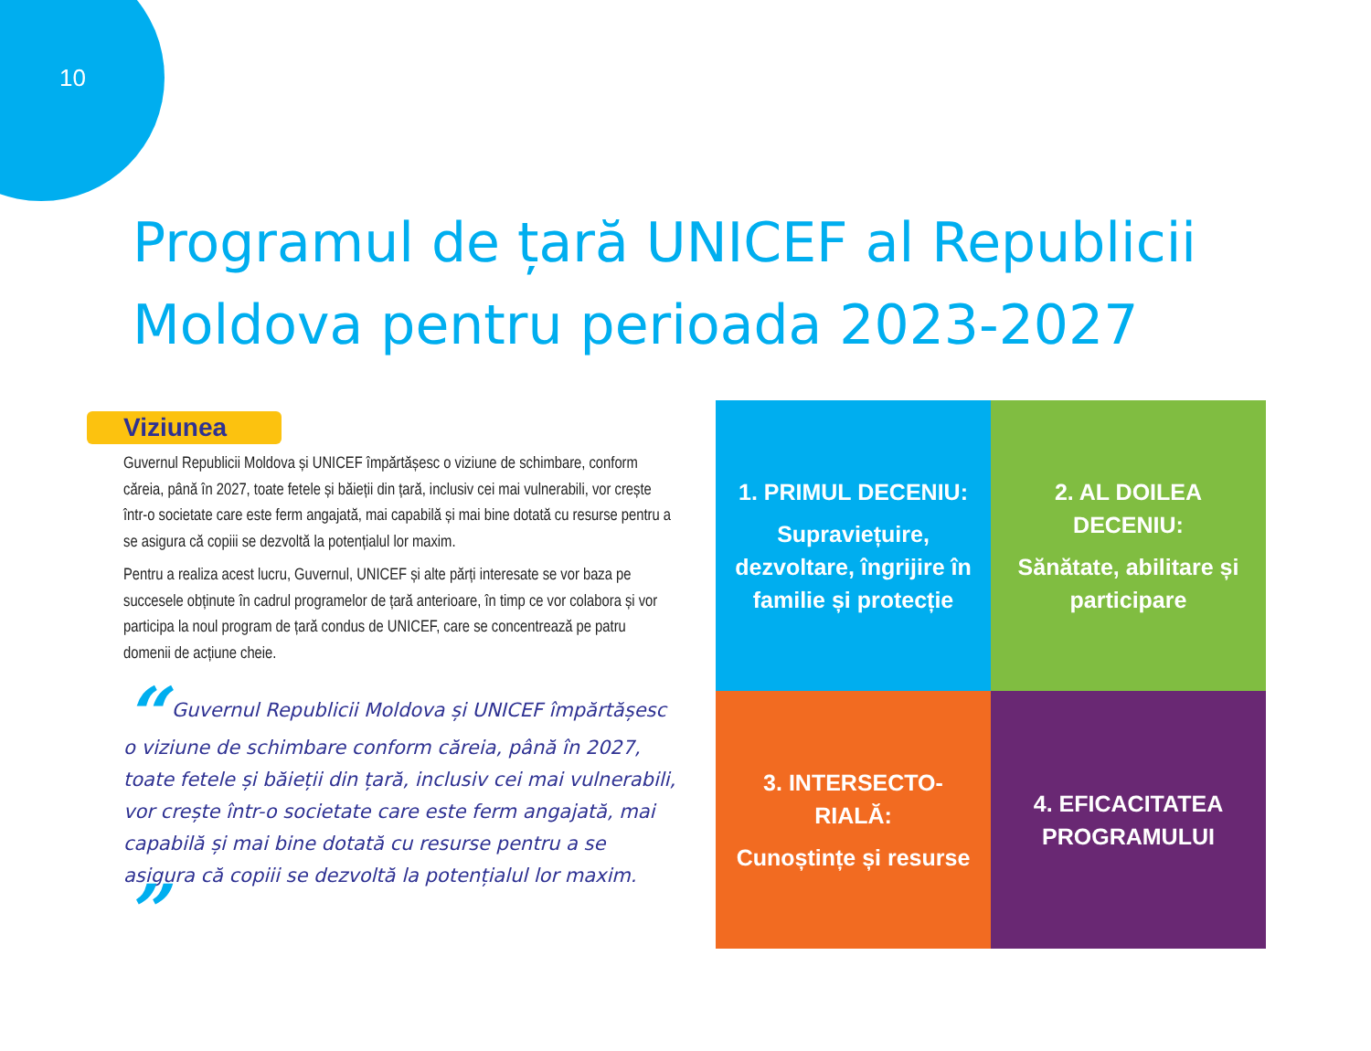10
Programul de țară UNICEF al Republicii Moldova pentru perioada 2023-2027
Viziunea
Guvernul Republicii Moldova și UNICEF împărtășesc o viziune de schimbare, conform căreia, până în 2027, toate fetele și băieții din țară, inclusiv cei mai vulnerabili, vor crește într-o societate care este ferm angajată, mai capabilă și mai bine dotată cu resurse pentru a se asigura că copiii se dezvoltă la potențialul lor maxim.
Pentru a realiza acest lucru, Guvernul, UNICEF și alte părți interesate se vor baza pe succesele obținute în cadrul programelor de țară anterioare, în timp ce vor colabora și vor participa la noul program de țară condus de UNICEF, care se concentrează pe patru domenii de acțiune cheie.
“ Guvernul Republicii Moldova și UNICEF împărtășesc o viziune de schimbare conform căreia, până în 2027, toate fetele și băieții din țară, inclusiv cei mai vulnerabili, vor crește într-o societate care este ferm angajată, mai capabilă și mai bine dotată cu resurse pentru a se asigura că copiii se dezvoltă la potențialul lor maxim. ”
1. PRIMUL DECENIU:
Supraviețuire, dezvoltare, îngrijire în familie și protecție
2. AL DOILEA DECENIU:
Sănătate, abilitare și participare
3. INTERSECTO-RIALĂ:
Cunoștințe și resurse
4. EFICACITATEA PROGRAMULUI